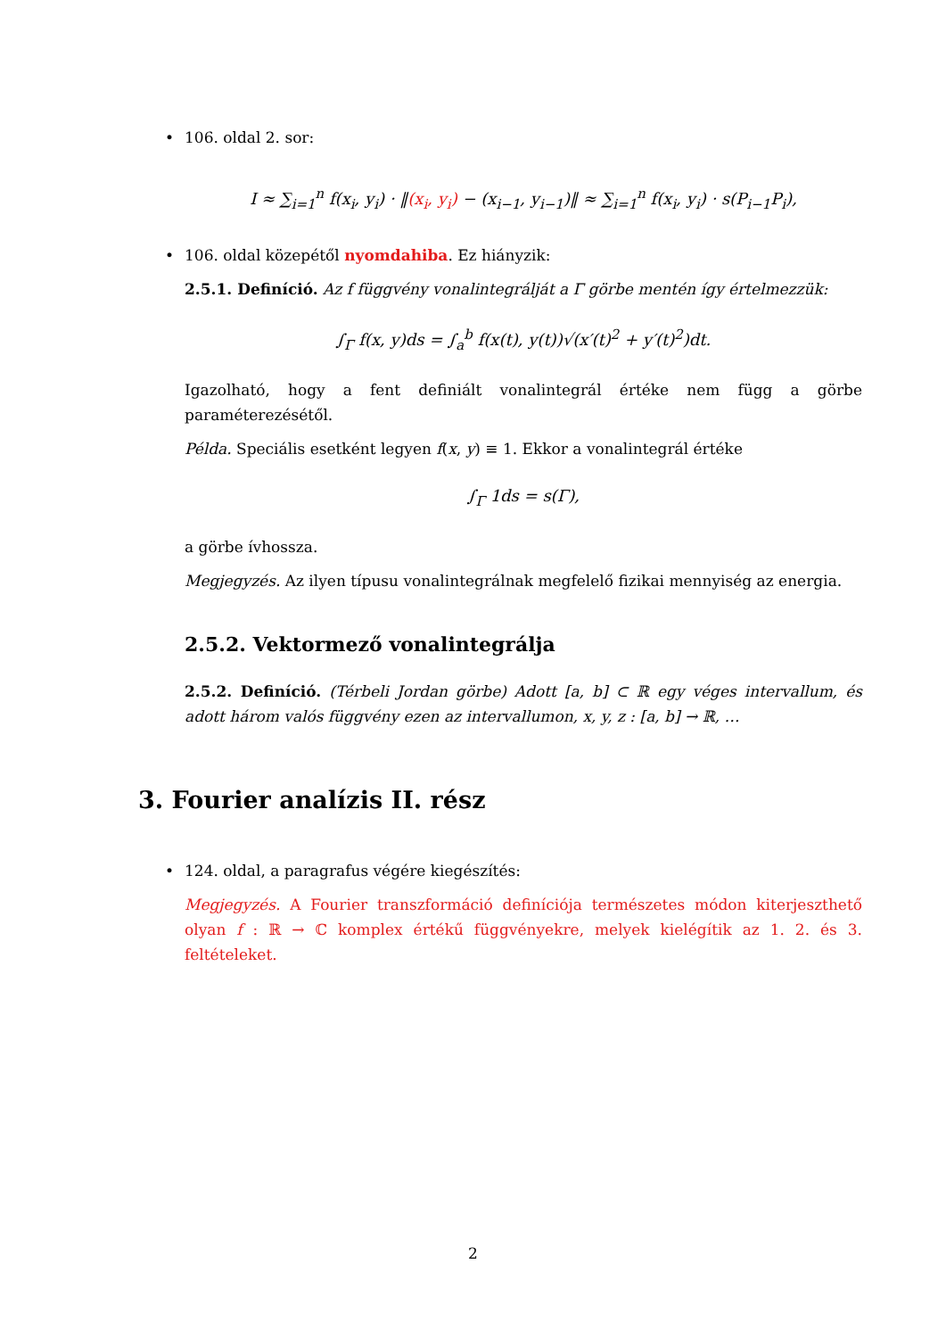• 106. oldal 2. sor:
I ≈ ∑<sub>i=1</sub><sup>n</sup> f(x<sub>i</sub>, y<sub>i</sub>) · ‖(x<sub>i</sub>, y<sub>i</sub>) − (x<sub>i−1</sub>, y<sub>i−1</sub>)‖ ≈ ∑<sub>i=1</sub><sup>n</sup> f(x<sub>i</sub>, y<sub>i</sub>) · s(P<sub>i−1</sub>P<sub>i</sub>),
• 106. oldal közepétől nyomdahiba. Ez hiányzik:
2.5.1. Definíció. Az f függvény vonalintegrálját a Γ görbe mentén így értelmezzük:
∫<sub>Γ</sub> f(x, y)ds = ∫<sub>a</sub><sup>b</sup> f(x(t), y(t))√(x′(t)<sup>2</sup> + y′(t)<sup>2</sup>)dt.
Igazolható, hogy a fent definiált vonalintegrál értéke nem függ a görbe paraméterezésétől.
Példa. Speciális esetként legyen f(x, y) ≡ 1. Ekkor a vonalintegrál értéke
∫<sub>Γ</sub> 1ds = s(Γ),
a görbe ívhossza.
Megjegyzés. Az ilyen típusu vonalintegrálnak megfelelő fizikai mennyiség az energia.
2.5.2. Vektormező vonalintegrálja
2.5.2. Definíció. (Térbeli Jordan görbe) Adott [a, b] ⊂ ℝ egy véges intervallum, és adott három valós függvény ezen az intervallumon, x, y, z : [a, b] → ℝ, …
3. Fourier analízis II. rész
• 124. oldal, a paragrafus végére kiegészítés:
Megjegyzés. A Fourier transzformáció definíciója természetes módon kiterjeszthető olyan f : ℝ → ℂ komplex értékű függvényekre, melyek kielégítik az 1. 2. és 3. feltételeket.
2